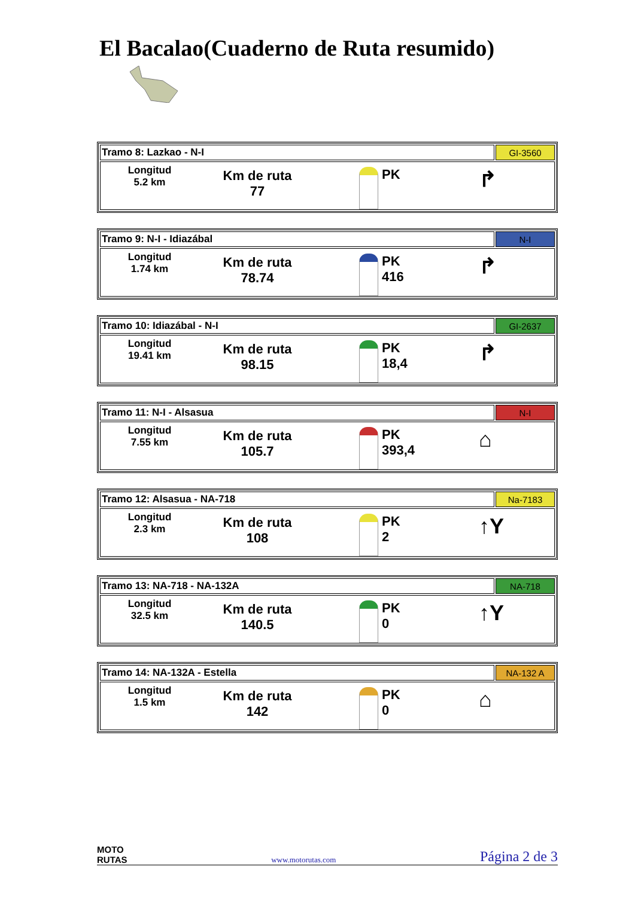El Bacalao(Cuaderno de Ruta resumido)
| Tramo 8: Lazkao - N-I | GI-3560 |
| Longitud 5.2 km Km de ruta 77 PK ↱ | |
| Tramo 9: N-I - Idiazábal | N-I |
| Longitud 1.74 km Km de ruta 78.74 PK 416 ↱ | |
| Tramo 10: Idiazábal - N-I | GI-2637 |
| Longitud 19.41 km Km de ruta 98.15 PK 18,4 ↱ | |
| Tramo 11: N-I - Alsasua | N-I |
| Longitud 7.55 km Km de ruta 105.7 PK 393,4 ⌂ | |
| Tramo 12: Alsasua - NA-718 | Na-7183 |
| Longitud 2.3 km Km de ruta 108 PK 2 ↑Y | |
| Tramo 13: NA-718 - NA-132A | NA-718 |
| Longitud 32.5 km Km de ruta 140.5 PK 0 ↑Y | |
| Tramo 14: NA-132A - Estella | NA-132 A |
| Longitud 1.5 km Km de ruta 142 PK 0 ⌂ | |
MOTO
RUTAS
www.motorutas.com
Página 2 de 3